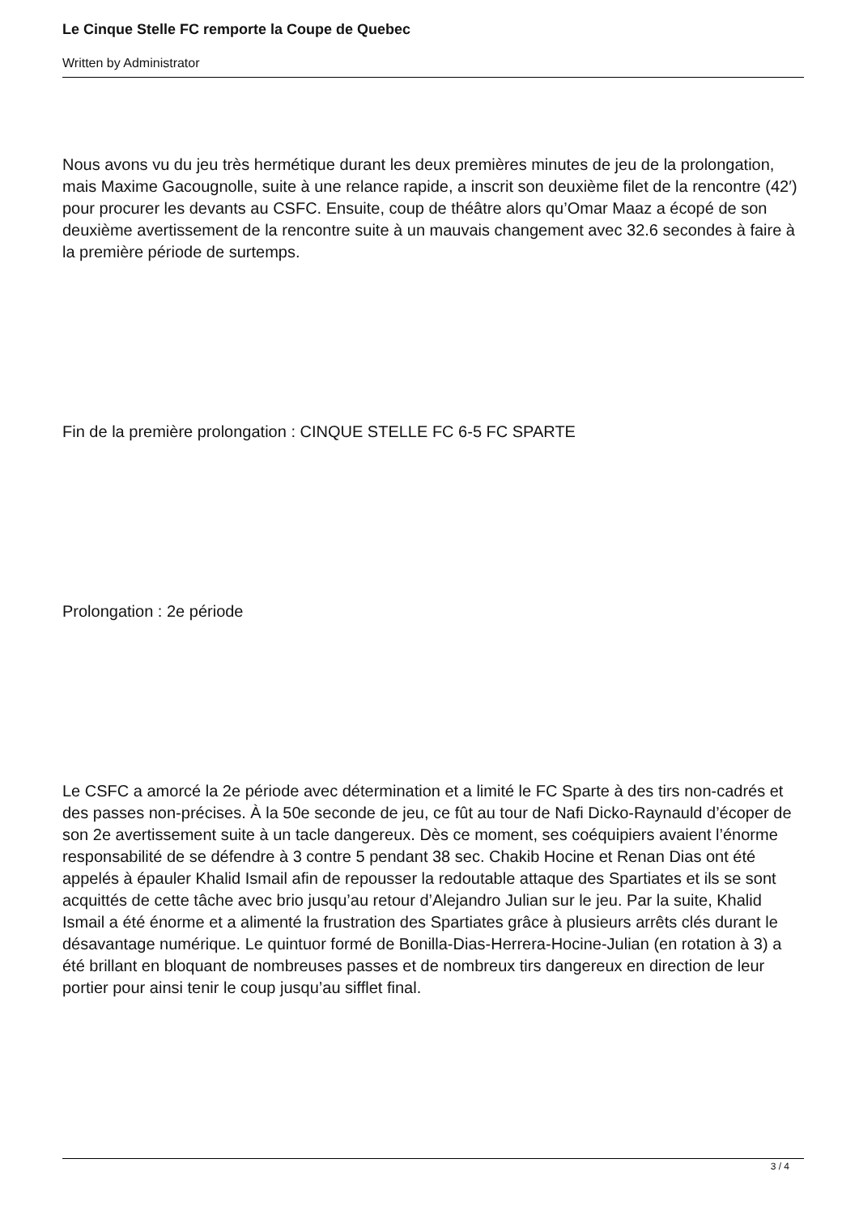Le Cinque Stelle FC remporte la Coupe de Quebec
Written by Administrator
Nous avons vu du jeu très hermétique durant les deux premières minutes de jeu de la prolongation, mais Maxime Gacougnolle, suite à une relance rapide, a inscrit son deuxième filet de la rencontre (42′) pour procurer les devants au CSFC. Ensuite, coup de théâtre alors qu’Omar Maaz a écopé de son deuxième avertissement de la rencontre suite à un mauvais changement avec 32.6 secondes à faire à la première période de surtemps.
Fin de la première prolongation : CINQUE STELLE FC 6-5 FC SPARTE
Prolongation : 2e période
Le CSFC a amorcé la 2e période avec détermination et a limité le FC Sparte à des tirs non-cadrés et des passes non-précises. À la 50e seconde de jeu, ce fût au tour de Nafi Dicko-Raynauld d’écoper de son 2e avertissement suite à un tacle dangereux. Dès ce moment, ses coéquipiers avaient l’énorme responsabilité de se défendre à 3 contre 5 pendant 38 sec. Chakib Hocine et Renan Dias ont été appelés à épauler Khalid Ismail afin de repousser la redoutable attaque des Spartiates et ils se sont acquittés de cette tâche avec brio jusqu’au retour d’Alejandro Julian sur le jeu. Par la suite, Khalid Ismail a été énorme et a alimenté la frustration des Spartiates grâce à plusieurs arrêts clés durant le désavantage numérique. Le quintuor formé de Bonilla-Dias-Herrera-Hocine-Julian (en rotation à 3) a été brillant en bloquant de nombreuses passes et de nombreux tirs dangereux en direction de leur portier pour ainsi tenir le coup jusqu’au sifflet final.
3 / 4